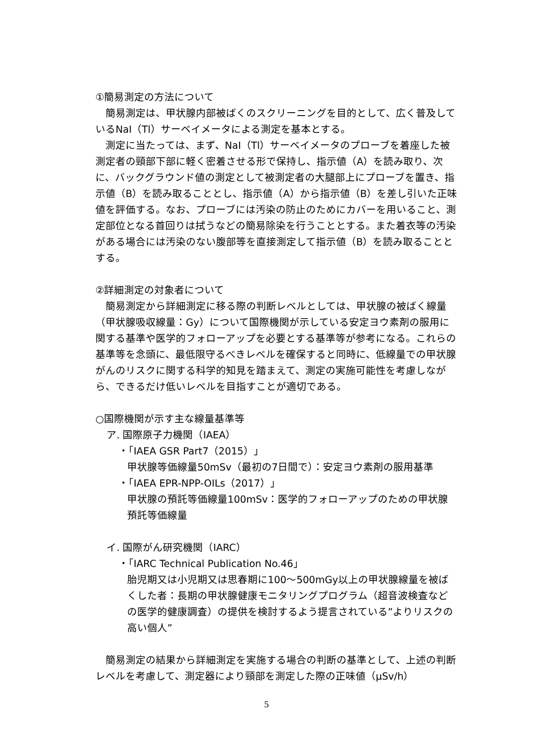①簡易測定の方法について
簡易測定は、甲状腺内部被ばくのスクリーニングを目的として、広く普及しているNaI（Tl）サーベイメータによる測定を基本とする。
測定に当たっては、まず、NaI（Tl）サーベイメータのプローブを着座した被測定者の頸部下部に軽く密着させる形で保持し、指示値（A）を読み取り、次に、バックグラウンド値の測定として被測定者の大腿部上にプローブを置き、指示値（B）を読み取ることとし、指示値（A）から指示値（B）を差し引いた正味値を評価する。なお、プローブには汚染の防止のためにカバーを用いること、測定部位となる首回りは拭うなどの簡易除染を行うこととする。また着衣等の汚染がある場合には汚染のない腹部等を直接測定して指示値（B）を読み取ることとする。
②詳細測定の対象者について
簡易測定から詳細測定に移る際の判断レベルとしては、甲状腺の被ばく線量（甲状腺吸収線量：Gy）について国際機関が示している安定ヨウ素剤の服用に関する基準や医学的フォローアップを必要とする基準等が参考になる。これらの基準等を念頭に、最低限守るべきレベルを確保すると同時に、低線量での甲状腺がんのリスクに関する科学的知見を踏まえて、測定の実施可能性を考慮しながら、できるだけ低いレベルを目指すことが適切である。
○国際機関が示す主な線量基準等
ア. 国際原子力機関（IAEA）
・「IAEA GSR Part7（2015）」
甲状腺等価線量50mSv（最初の7日間で）：安定ヨウ素剤の服用基準
・「IAEA EPR-NPP-OILs（2017）」
甲状腺の預託等価線量100mSv：医学的フォローアップのための甲状腺預託等価線量
イ. 国際がん研究機関（IARC）
・「IARC Technical Publication No.46」
胎児期又は小児期又は思春期に100～500mGy以上の甲状腺線量を被ばくした者：長期の甲状腺健康モニタリングプログラム（超音波検査などの医学的健康調査）の提供を検討するよう提言されている”よりリスクの高い個人”
簡易測定の結果から詳細測定を実施する場合の判断の基準として、上述の判断レベルを考慮して、測定器により頸部を測定した際の正味値（μSv/h）
5